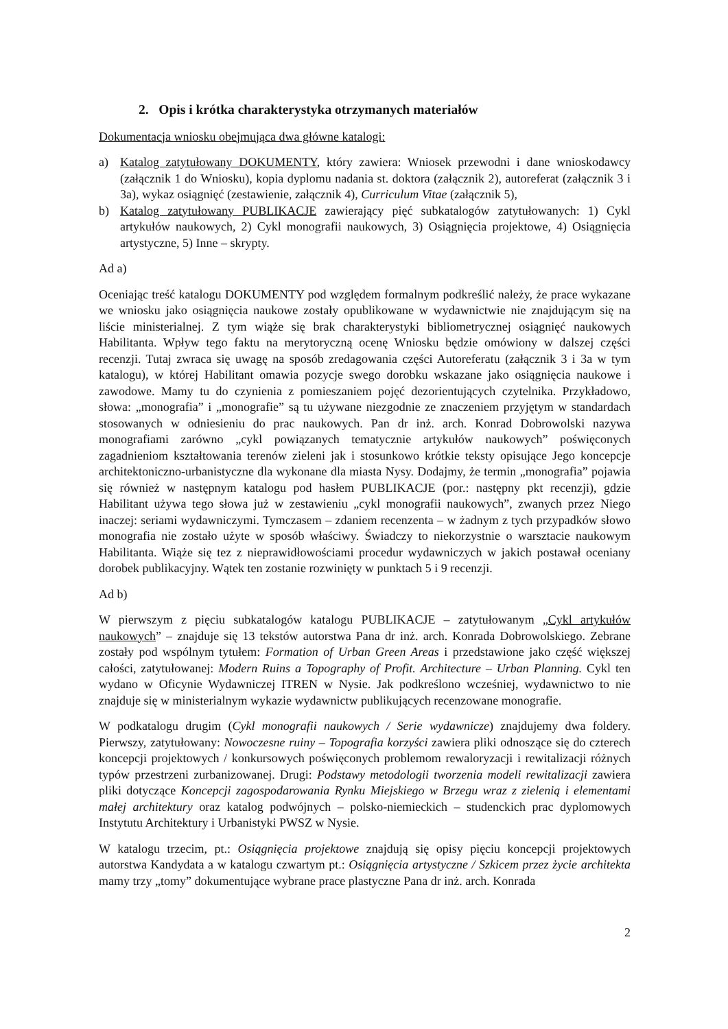2. Opis i krótka charakterystyka otrzymanych materiałów
Dokumentacja wniosku obejmująca dwa główne katalogi:
a) Katalog zatytułowany DOKUMENTY, który zawiera: Wniosek przewodni i dane wnioskodawcy (załącznik 1 do Wniosku), kopia dyplomu nadania st. doktora (załącznik 2), autoreferat (załącznik 3 i 3a), wykaz osiągnięć (zestawienie, załącznik 4), Curriculum Vitae (załącznik 5),
b) Katalog zatytułowany PUBLIKACJE zawierający pięć subkatalogów zatytułowanych: 1) Cykl artykułów naukowych, 2) Cykl monografii naukowych, 3) Osiągnięcia projektowe, 4) Osiągnięcia artystyczne, 5) Inne – skrypty.
Ad a)
Oceniając treść katalogu DOKUMENTY pod względem formalnym podkreślić należy, że prace wykazane we wniosku jako osiągnięcia naukowe zostały opublikowane w wydawnictwie nie znajdującym się na liście ministerialnej. Z tym wiąże się brak charakterystyki bibliometrycznej osiągnięć naukowych Habilitanta. Wpływ tego faktu na merytoryczną ocenę Wniosku będzie omówiony w dalszej części recenzji. Tutaj zwraca się uwagę na sposób zredagowania części Autoreferatu (załącznik 3 i 3a w tym katalogu), w której Habilitant omawia pozycje swego dorobku wskazane jako osiągnięcia naukowe i zawodowe. Mamy tu do czynienia z pomieszaniem pojęć dezorientujących czytelnika. Przykładowo, słowa: „monografia” i „monografie” są tu używane niezgodnie ze znaczeniem przyjętym w standardach stosowanych w odniesieniu do prac naukowych. Pan dr inż. arch. Konrad Dobrowolski nazywa monografiami zarówno „cykl powiązanych tematycznie artykułów naukowych” poświęconych zagadnieniom kształtowania terenów zieleni jak i stosunkowo krótkie teksty opisujące Jego koncepcje architektoniczno-urbanistyczne dla wykonane dla miasta Nysy. Dodajmy, że termin „monografia” pojawia się również w następnym katalogu pod hasłem PUBLIKACJE (por.: następny pkt recenzji), gdzie Habilitant używa tego słowa już w zestawieniu „cykl monografii naukowych”, zwanych przez Niego inaczej: seriami wydawniczymi. Tymczasem – zdaniem recenzenta – w żadnym z tych przypadków słowo monografia nie zostało użyte w sposób właściwy. Świadczy to niekorzystnie o warsztacie naukowym Habilitanta. Wiąże się tez z nieprawidłowościami procedur wydawniczych w jakich postawał oceniany dorobek publikacyjny. Wątek ten zostanie rozwinięty w punktach 5 i 9 recenzji.
Ad b)
W pierwszym z pięciu subkatalogów katalogu PUBLIKACJE – zatytułowanym „Cykl artykułów naukowych” – znajduje się 13 tekstów autorstwa Pana dr inż. arch. Konrada Dobrowolskiego. Zebrane zostały pod wspólnym tytułem: Formation of Urban Green Areas i przedstawione jako część większej całości, zatytułowanej: Modern Ruins a Topography of Profit. Architecture – Urban Planning. Cykl ten wydano w Oficynie Wydawniczej ITREN w Nysie. Jak podkreślono wcześniej, wydawnictwo to nie znajduje się w ministerialnym wykazie wydawnictw publikujących recenzowane monografie.
W podkatalogu drugim (Cykl monografii naukowych / Serie wydawnicze) znajdujemy dwa foldery. Pierwszy, zatytułowany: Nowoczesne ruiny – Topografia korzyści zawiera pliki odnoszące się do czterech koncepcji projektowych / konkursowych poświęconych problemom rewaloryzacji i rewitalizacji różnych typów przestrzeni zurbanizowanej. Drugi: Podstawy metodologii tworzenia modeli rewitalizacji zawiera pliki dotyczące Koncepcji zagospodarowania Rynku Miejskiego w Brzegu wraz z zielenią i elementami małej architektury oraz katalog podwójnych – polsko-niemieckich – studenckich prac dyplomowych Instytutu Architektury i Urbanistyki PWSZ w Nysie.
W katalogu trzecim, pt.: Osiągnięcia projektowe znajdują się opisy pięciu koncepcji projektowych autorstwa Kandydata a w katalogu czwartym pt.: Osiągnięcia artystyczne / Szkicem przez życie architekta mamy trzy „tomy” dokumentujące wybrane prace plastyczne Pana dr inż. arch. Konrada
2